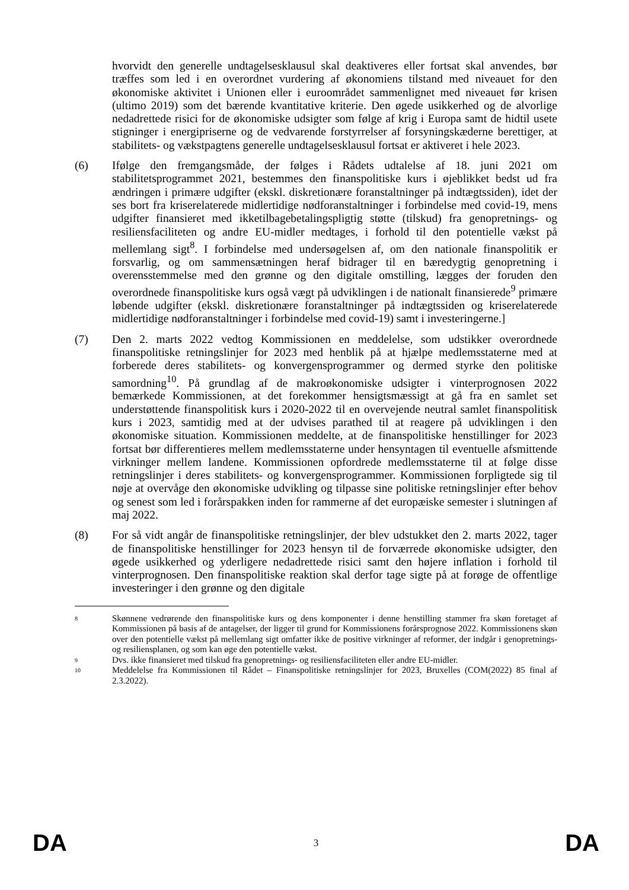hvorvidt den generelle undtagelsesklausul skal deaktiveres eller fortsat skal anvendes, bør træffes som led i en overordnet vurdering af økonomiens tilstand med niveauet for den økonomiske aktivitet i Unionen eller i euroområdet sammenlignet med niveauet før krisen (ultimo 2019) som det bærende kvantitative kriterie. Den øgede usikkerhed og de alvorlige nedadrettede risici for de økonomiske udsigter som følge af krig i Europa samt de hidtil usete stigninger i energipriserne og de vedvarende forstyrrelser af forsyningskæderne berettiger, at stabilitets- og vækstpagtens generelle undtagelsesklausul fortsat er aktiveret i hele 2023.
(6) Ifølge den fremgangsmåde, der følges i Rådets udtalelse af 18. juni 2021 om stabilitetsprogrammet 2021, bestemmes den finanspolitiske kurs i øjeblikket bedst ud fra ændringen i primære udgifter (ekskl. diskretionære foranstaltninger på indtægtssiden), idet der ses bort fra kriserelaterede midlertidige nødforanstaltninger i forbindelse med covid-19, mens udgifter finansieret med ikketilbagebetalingspligtig støtte (tilskud) fra genopretnings- og resiliensfaciliteten og andre EU-midler medtages, i forhold til den potentielle vækst på mellemlang sigt<sup>8</sup>. I forbindelse med undersøgelsen af, om den nationale finanspolitik er forsvarlig, og om sammensætningen heraf bidrager til en bæredygtig genopretning i overensstemmelse med den grønne og den digitale omstilling, lægges der foruden den overordnede finanspolitiske kurs også vægt på udviklingen i de nationalt finansierede<sup>9</sup> primære løbende udgifter (ekskl. diskretionære foranstaltninger på indtægtssiden og kriserelaterede midlertidige nødforanstaltninger i forbindelse med covid-19) samt i investeringerne.]
(7) Den 2. marts 2022 vedtog Kommissionen en meddelelse, som udstikker overordnede finanspolitiske retningslinjer for 2023 med henblik på at hjælpe medlemsstaterne med at forberede deres stabilitets- og konvergensprogrammer og dermed styrke den politiske samordning<sup>10</sup>. På grundlag af de makroøkonomiske udsigter i vinterprognosen 2022 bemærkede Kommissionen, at det forekommer hensigtsmæssigt at gå fra en samlet set understøttende finanspolitisk kurs i 2020-2022 til en overvejende neutral samlet finanspolitisk kurs i 2023, samtidig med at der udvises parathed til at reagere på udviklingen i den økonomiske situation. Kommissionen meddelte, at de finanspolitiske henstillinger for 2023 fortsat bør differentieres mellem medlemsstaterne under hensyntagen til eventuelle afsmittende virkninger mellem landene. Kommissionen opfordrede medlemsstaterne til at følge disse retningslinjer i deres stabilitets- og konvergensprogrammer. Kommissionen forpligtede sig til nøje at overvåge den økonomiske udvikling og tilpasse sine politiske retningslinjer efter behov og senest som led i forårspakken inden for rammerne af det europæiske semester i slutningen af maj 2022.
(8) For så vidt angår de finanspolitiske retningslinjer, der blev udstukket den 2. marts 2022, tager de finanspolitiske henstillinger for 2023 hensyn til de forværrede økonomiske udsigter, den øgede usikkerhed og yderligere nedadrettede risici samt den højere inflation i forhold til vinterprognosen. Den finanspolitiske reaktion skal derfor tage sigte på at forøge de offentlige investeringer i den grønne og den digitale
8
Skønnene vedrørende den finanspolitiske kurs og dens komponenter i denne henstilling stammer fra skøn foretaget af Kommissionen på basis af de antagelser, der ligger til grund for Kommissionens forårsprognose 2022. Kommissionens skøn over den potentielle vækst på mellemlang sigt omfatter ikke de positive virkninger af reformer, der indgår i genopretnings- og resiliensplanen, og som kan øge den potentielle vækst.
9
Dvs. ikke finansieret med tilskud fra genopretnings- og resiliensfaciliteten eller andre EU-midler.
10
Meddelelse fra Kommissionen til Rådet – Finanspolitiske retningslinjer for 2023, Bruxelles (COM(2022) 85 final af 2.3.2022).
DA 3 DA